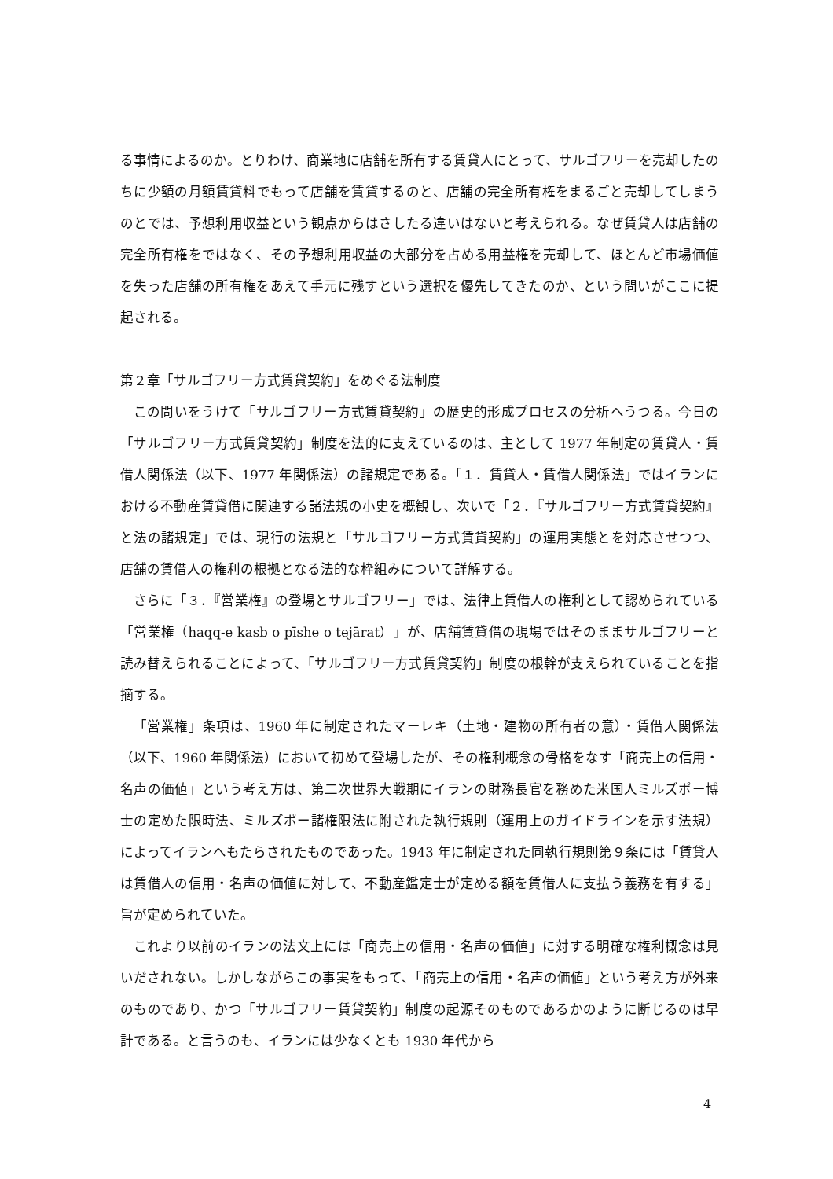る事情によるのか。とりわけ、商業地に店舗を所有する賃貸人にとって、サルゴフリーを売却したのちに少額の月額賃貸料でもって店舗を賃貸するのと、店舗の完全所有権をまるごと売却してしまうのとでは、予想利用収益という観点からはさしたる違いはないと考えられる。なぜ賃貸人は店舗の完全所有権をではなく、その予想利用収益の大部分を占める用益権を売却して、ほとんど市場価値を失った店舗の所有権をあえて手元に残すという選択を優先してきたのか、という問いがここに提起される。
第２章「サルゴフリー方式賃貸契約」をめぐる法制度
この問いをうけて「サルゴフリー方式賃貸契約」の歴史的形成プロセスの分析へうつる。今日の「サルゴフリー方式賃貸契約」制度を法的に支えているのは、主として 1977 年制定の賃貸人・賃借人関係法（以下、1977 年関係法）の諸規定である。「１．賃貸人・賃借人関係法」ではイランにおける不動産賃貸借に関連する諸法規の小史を概観し、次いで「２．『サルゴフリー方式賃貸契約』と法の諸規定」では、現行の法規と「サルゴフリー方式賃貸契約」の運用実態とを対応させつつ、店舗の賃借人の権利の根拠となる法的な枠組みについて詳解する。
さらに「３．『営業権』の登場とサルゴフリー」では、法律上賃借人の権利として認められている「営業権（haqq-e kasb o pīshe o tejārat）」が、店舗賃貸借の現場ではそのままサルゴフリーと読み替えられることによって、「サルゴフリー方式賃貸契約」制度の根幹が支えられていることを指摘する。
「営業権」条項は、1960 年に制定されたマーレキ（土地・建物の所有者の意）・賃借人関係法（以下、1960 年関係法）において初めて登場したが、その権利概念の骨格をなす「商売上の信用・名声の価値」という考え方は、第二次世界大戦期にイランの財務長官を務めた米国人ミルズポー博士の定めた限時法、ミルズポー諸権限法に附された執行規則（運用上のガイドラインを示す法規）によってイランへもたらされたものであった。1943 年に制定された同執行規則第９条には「賃貸人は賃借人の信用・名声の価値に対して、不動産鑑定士が定める額を賃借人に支払う義務を有する」旨が定められていた。
これより以前のイランの法文上には「商売上の信用・名声の価値」に対する明確な権利概念は見いだされない。しかしながらこの事実をもって、「商売上の信用・名声の価値」という考え方が外来のものであり、かつ「サルゴフリー賃貸契約」制度の起源そのものであるかのように断じるのは早計である。と言うのも、イランには少なくとも 1930 年代から
4